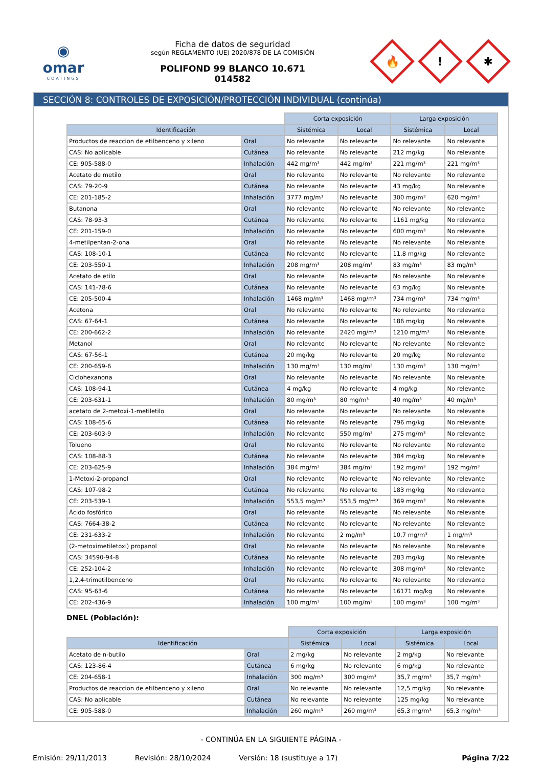◉
omar
COATINGS
Ficha de datos de seguridad
según REGLAMENTO (UE) 2020/878 DE LA COMISIÓN
POLIFOND 99 BLANCO 10.671
014582
🔥
!
✱
SECCIÓN 8: CONTROLES DE EXPOSICIÓN/PROTECCIÓN INDIVIDUAL (continúa)
| | | Corta exposición | | Larga exposición | |
| --- | --- | --- | --- | --- | --- |
| Identificación | | Sistémica | Local | Sistémica | Local |
| Productos de reaccion de etilbenceno y xileno | Oral | No relevante | No relevante | No relevante | No relevante |
| CAS: No aplicable | Cutánea | No relevante | No relevante | 212 mg/kg | No relevante |
| CE: 905-588-0 | Inhalación | 442 mg/m³ | 442 mg/m³ | 221 mg/m³ | 221 mg/m³ |
| Acetato de metilo | Oral | No relevante | No relevante | No relevante | No relevante |
| CAS: 79-20-9 | Cutánea | No relevante | No relevante | 43 mg/kg | No relevante |
| CE: 201-185-2 | Inhalación | 3777 mg/m³ | No relevante | 300 mg/m³ | 620 mg/m³ |
| Butanona | Oral | No relevante | No relevante | No relevante | No relevante |
| CAS: 78-93-3 | Cutánea | No relevante | No relevante | 1161 mg/kg | No relevante |
| CE: 201-159-0 | Inhalación | No relevante | No relevante | 600 mg/m³ | No relevante |
| 4-metilpentan-2-ona | Oral | No relevante | No relevante | No relevante | No relevante |
| CAS: 108-10-1 | Cutánea | No relevante | No relevante | 11,8 mg/kg | No relevante |
| CE: 203-550-1 | Inhalación | 208 mg/m³ | 208 mg/m³ | 83 mg/m³ | 83 mg/m³ |
| Acetato de etilo | Oral | No relevante | No relevante | No relevante | No relevante |
| CAS: 141-78-6 | Cutánea | No relevante | No relevante | 63 mg/kg | No relevante |
| CE: 205-500-4 | Inhalación | 1468 mg/m³ | 1468 mg/m³ | 734 mg/m³ | 734 mg/m³ |
| Acetona | Oral | No relevante | No relevante | No relevante | No relevante |
| CAS: 67-64-1 | Cutánea | No relevante | No relevante | 186 mg/kg | No relevante |
| CE: 200-662-2 | Inhalación | No relevante | 2420 mg/m³ | 1210 mg/m³ | No relevante |
| Metanol | Oral | No relevante | No relevante | No relevante | No relevante |
| CAS: 67-56-1 | Cutánea | 20 mg/kg | No relevante | 20 mg/kg | No relevante |
| CE: 200-659-6 | Inhalación | 130 mg/m³ | 130 mg/m³ | 130 mg/m³ | 130 mg/m³ |
| Ciclohexanona | Oral | No relevante | No relevante | No relevante | No relevante |
| CAS: 108-94-1 | Cutánea | 4 mg/kg | No relevante | 4 mg/kg | No relevante |
| CE: 203-631-1 | Inhalación | 80 mg/m³ | 80 mg/m³ | 40 mg/m³ | 40 mg/m³ |
| acetato de 2-metoxi-1-metiletilo | Oral | No relevante | No relevante | No relevante | No relevante |
| CAS: 108-65-6 | Cutánea | No relevante | No relevante | 796 mg/kg | No relevante |
| CE: 203-603-9 | Inhalación | No relevante | 550 mg/m³ | 275 mg/m³ | No relevante |
| Tolueno | Oral | No relevante | No relevante | No relevante | No relevante |
| CAS: 108-88-3 | Cutánea | No relevante | No relevante | 384 mg/kg | No relevante |
| CE: 203-625-9 | Inhalación | 384 mg/m³ | 384 mg/m³ | 192 mg/m³ | 192 mg/m³ |
| 1-Metoxi-2-propanol | Oral | No relevante | No relevante | No relevante | No relevante |
| CAS: 107-98-2 | Cutánea | No relevante | No relevante | 183 mg/kg | No relevante |
| CE: 203-539-1 | Inhalación | 553,5 mg/m³ | 553,5 mg/m³ | 369 mg/m³ | No relevante |
| Ácido fosfórico | Oral | No relevante | No relevante | No relevante | No relevante |
| CAS: 7664-38-2 | Cutánea | No relevante | No relevante | No relevante | No relevante |
| CE: 231-633-2 | Inhalación | No relevante | 2 mg/m³ | 10,7 mg/m³ | 1 mg/m³ |
| (2-metoximetiletoxi) propanol | Oral | No relevante | No relevante | No relevante | No relevante |
| CAS: 34590-94-8 | Cutánea | No relevante | No relevante | 283 mg/kg | No relevante |
| CE: 252-104-2 | Inhalación | No relevante | No relevante | 308 mg/m³ | No relevante |
| 1,2,4-trimetilbenceno | Oral | No relevante | No relevante | No relevante | No relevante |
| CAS: 95-63-6 | Cutánea | No relevante | No relevante | 16171 mg/kg | No relevante |
| CE: 202-436-9 | Inhalación | 100 mg/m³ | 100 mg/m³ | 100 mg/m³ | 100 mg/m³ |
DNEL (Población):
| | | Corta exposición | | Larga exposición | |
| --- | --- | --- | --- | --- | --- |
| Identificación | | Sistémica | Local | Sistémica | Local |
| Acetato de n-butilo | Oral | 2 mg/kg | No relevante | 2 mg/kg | No relevante |
| CAS: 123-86-4 | Cutánea | 6 mg/kg | No relevante | 6 mg/kg | No relevante |
| CE: 204-658-1 | Inhalación | 300 mg/m³ | 300 mg/m³ | 35,7 mg/m³ | 35,7 mg/m³ |
| Productos de reaccion de etilbenceno y xileno | Oral | No relevante | No relevante | 12,5 mg/kg | No relevante |
| CAS: No aplicable | Cutánea | No relevante | No relevante | 125 mg/kg | No relevante |
| CE: 905-588-0 | Inhalación | 260 mg/m³ | 260 mg/m³ | 65,3 mg/m³ | 65,3 mg/m³ |
- CONTINÚA EN LA SIGUIENTE PÁGINA -
Emisión: 29/11/2013 Revisión: 28/10/2024 Versión: 18 (sustituye a 17) Página 7/22